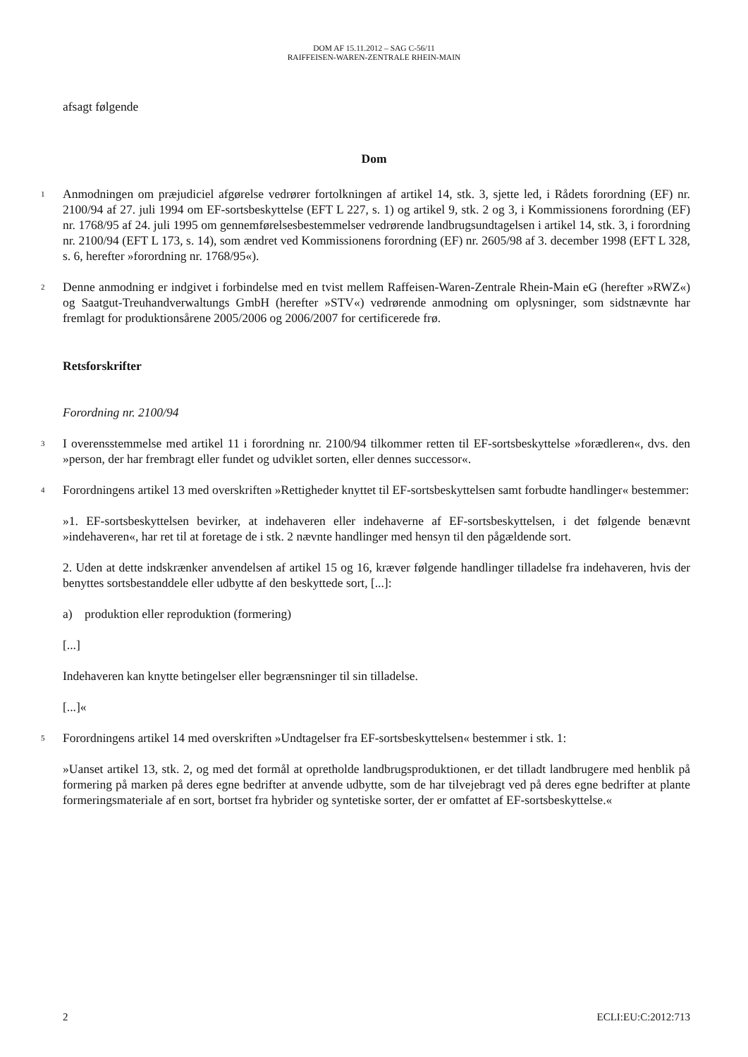DOM AF 15.11.2012 – SAG C-56/11
RAIFFEISEN-WAREN-ZENTRALE RHEIN-MAIN
afsagt følgende
Dom
1
Anmodningen om præjudiciel afgørelse vedrører fortolkningen af artikel 14, stk. 3, sjette led, i Rådets forordning (EF) nr. 2100/94 af 27. juli 1994 om EF-sortsbeskyttelse (EFT L 227, s. 1) og artikel 9, stk. 2 og 3, i Kommissionens forordning (EF) nr. 1768/95 af 24. juli 1995 om gennemførelsesbestemmelser vedrørende landbrugsundtagelsen i artikel 14, stk. 3, i forordning nr. 2100/94 (EFT L 173, s. 14), som ændret ved Kommissionens forordning (EF) nr. 2605/98 af 3. december 1998 (EFT L 328, s. 6, herefter »forordning nr. 1768/95«).
2
Denne anmodning er indgivet i forbindelse med en tvist mellem Raffeisen-Waren-Zentrale Rhein-Main eG (herefter »RWZ«) og Saatgut-Treuhandverwaltungs GmbH (herefter »STV«) vedrørende anmodning om oplysninger, som sidstnævnte har fremlagt for produktionsårene 2005/2006 og 2006/2007 for certificerede frø.
Retsforskrifter
Forordning nr. 2100/94
3
I overensstemmelse med artikel 11 i forordning nr. 2100/94 tilkommer retten til EF-sortsbeskyttelse »forædleren«, dvs. den »person, der har frembragt eller fundet og udviklet sorten, eller dennes successor«.
4
Forordningens artikel 13 med overskriften »Rettigheder knyttet til EF-sortsbeskyttelsen samt forbudte handlinger« bestemmer:
»1. EF-sortsbeskyttelsen bevirker, at indehaveren eller indehaverne af EF-sortsbeskyttelsen, i det følgende benævnt »indehaveren«, har ret til at foretage de i stk. 2 nævnte handlinger med hensyn til den pågældende sort.
2. Uden at dette indskrænker anvendelsen af artikel 15 og 16, kræver følgende handlinger tilladelse fra indehaveren, hvis der benyttes sortsbestanddele eller udbytte af den beskyttede sort, [...]:
a) produktion eller reproduktion (formering)
[...]
Indehaveren kan knytte betingelser eller begrænsninger til sin tilladelse.
[...]«
5
Forordningens artikel 14 med overskriften »Undtagelser fra EF-sortsbeskyttelsen« bestemmer i stk. 1:
»Uanset artikel 13, stk. 2, og med det formål at opretholde landbrugsproduktionen, er det tilladt landbrugere med henblik på formering på marken på deres egne bedrifter at anvende udbytte, som de har tilvejebragt ved på deres egne bedrifter at plante formeringsmateriale af en sort, bortset fra hybrider og syntetiske sorter, der er omfattet af EF-sortsbeskyttelse.«
2 ECLI:EU:C:2012:713